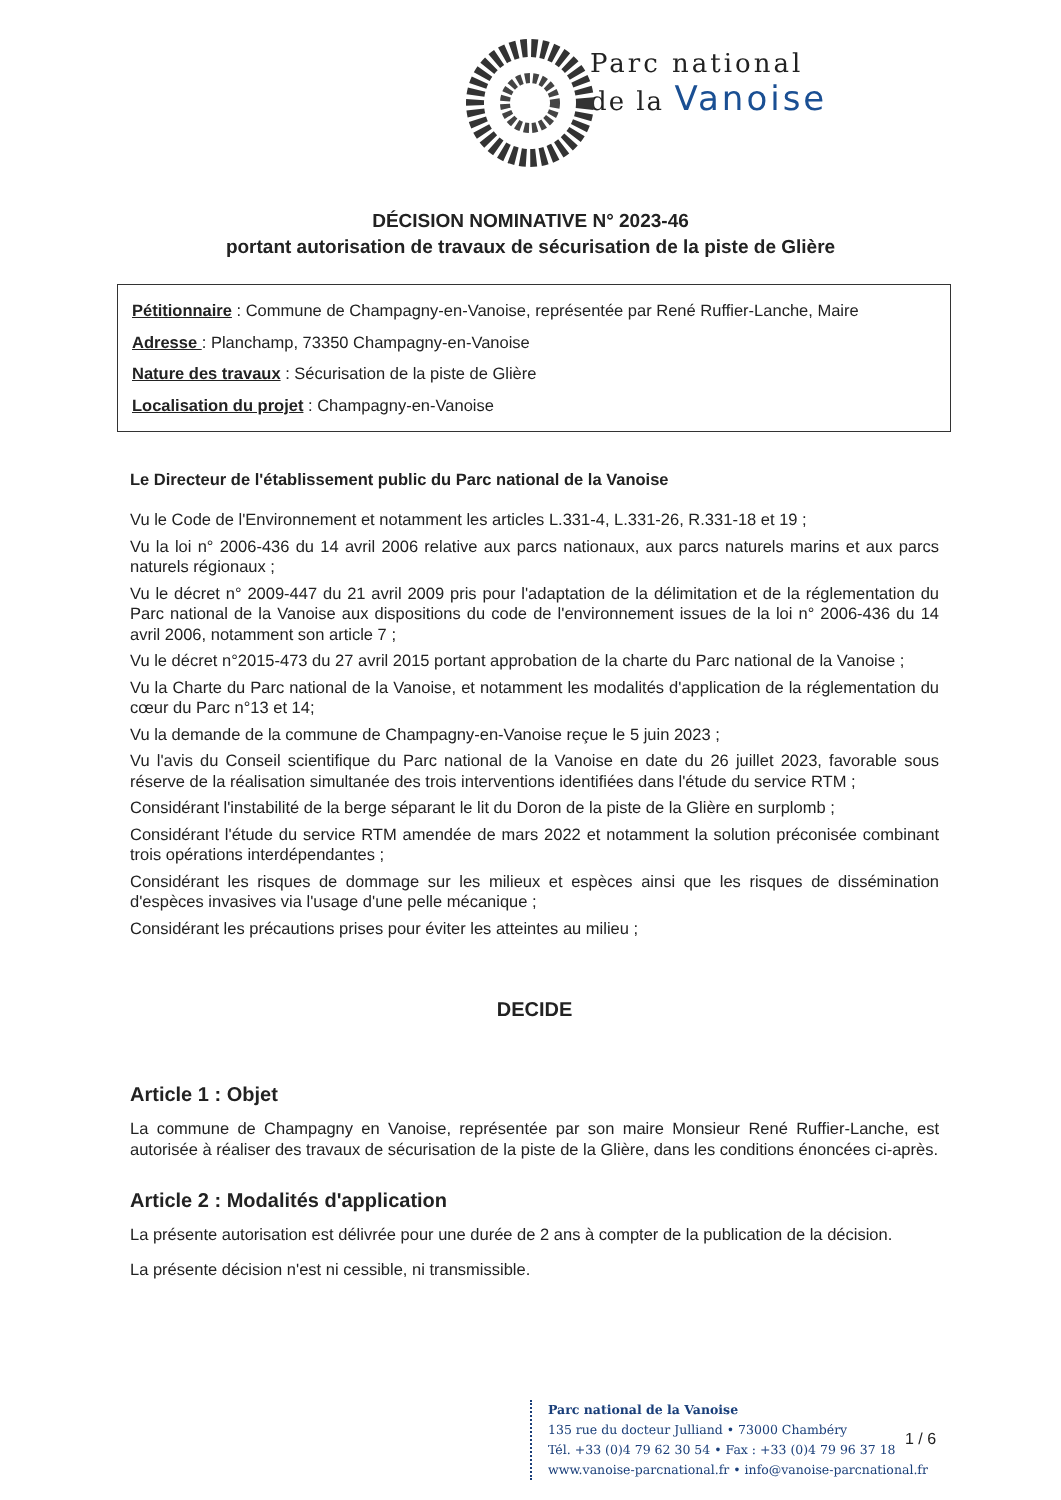Parc national
de la Vanoise
DÉCISION NOMINATIVE N° 2023-46
portant autorisation de travaux de sécurisation de la piste de Glière
Pétitionnaire : Commune de Champagny-en-Vanoise, représentée par René Ruffier-Lanche, Maire
Adresse : Planchamp, 73350 Champagny-en-Vanoise
Nature des travaux : Sécurisation de la piste de Glière
Localisation du projet : Champagny-en-Vanoise
Le Directeur de l'établissement public du Parc national de la Vanoise
Vu le Code de l'Environnement et notamment les articles L.331-4, L.331-26, R.331-18 et 19 ;
Vu la loi n° 2006-436 du 14 avril 2006 relative aux parcs nationaux, aux parcs naturels marins et aux parcs naturels régionaux ;
Vu le décret n° 2009-447 du 21 avril 2009 pris pour l'adaptation de la délimitation et de la réglementation du Parc national de la Vanoise aux dispositions du code de l'environnement issues de la loi n° 2006-436 du 14 avril 2006, notamment son article 7 ;
Vu le décret n°2015-473 du 27 avril 2015 portant approbation de la charte du Parc national de la Vanoise ;
Vu la Charte du Parc national de la Vanoise, et notamment les modalités d'application de la réglementation du cœur du Parc n°13 et 14;
Vu la demande de la commune de Champagny-en-Vanoise reçue le 5 juin 2023 ;
Vu l'avis du Conseil scientifique du Parc national de la Vanoise en date du 26 juillet 2023, favorable sous réserve de la réalisation simultanée des trois interventions identifiées dans l'étude du service RTM ;
Considérant l'instabilité de la berge séparant le lit du Doron de la piste de la Glière en surplomb ;
Considérant l'étude du service RTM amendée de mars 2022 et notamment la solution préconisée combinant trois opérations interdépendantes ;
Considérant les risques de dommage sur les milieux et espèces ainsi que les risques de dissémination d'espèces invasives via l'usage d'une pelle mécanique ;
Considérant les précautions prises pour éviter les atteintes au milieu ;
DECIDE
Article 1 : Objet
La commune de Champagny en Vanoise, représentée par son maire Monsieur René Ruffier-Lanche, est autorisée à réaliser des travaux de sécurisation de la piste de la Glière, dans les conditions énoncées ci-après.
Article 2 : Modalités d'application
La présente autorisation est délivrée pour une durée de 2 ans à compter de la publication de la décision.
La présente décision n'est ni cessible, ni transmissible.
Parc national de la Vanoise
135 rue du docteur Julliand • 73000 Chambéry
Tél. +33 (0)4 79 62 30 54 • Fax : +33 (0)4 79 96 37 18
www.vanoise-parcnational.fr • info@vanoise-parcnational.fr
1 / 6